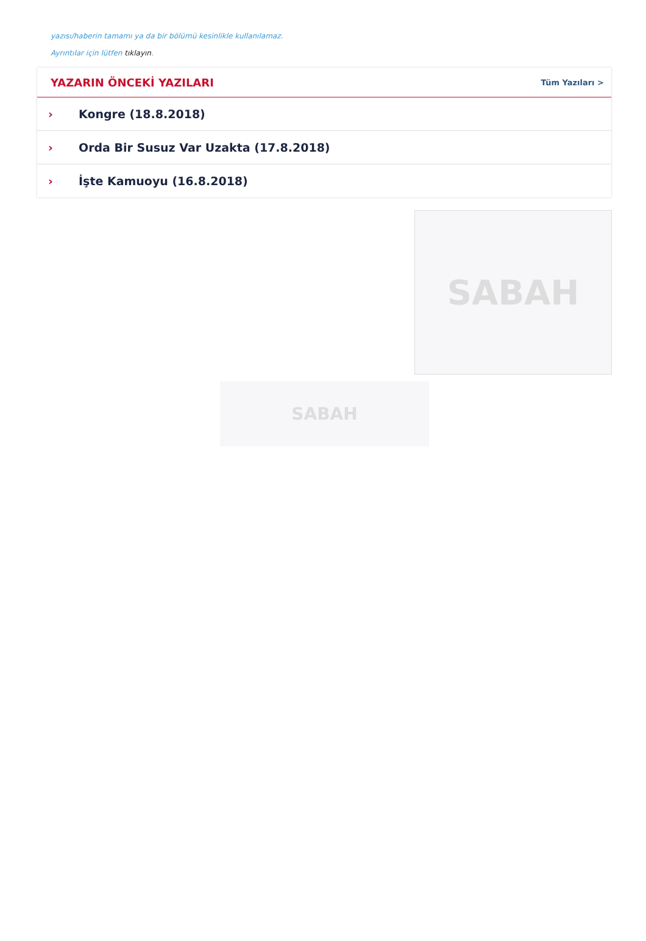yazısı/haberin tamamı ya da bir bölümü kesinlikle kullanılamaz.
Ayrıntılar için lütfen tıklayın.
YAZARIN ÖNCEKİ YAZILARI
Tüm Yazıları >
› Kongre (18.8.2018)
› Orda Bir Susuz Var Uzakta (17.8.2018)
› İşte Kamuoyu (16.8.2018)
SABAH
SABAH